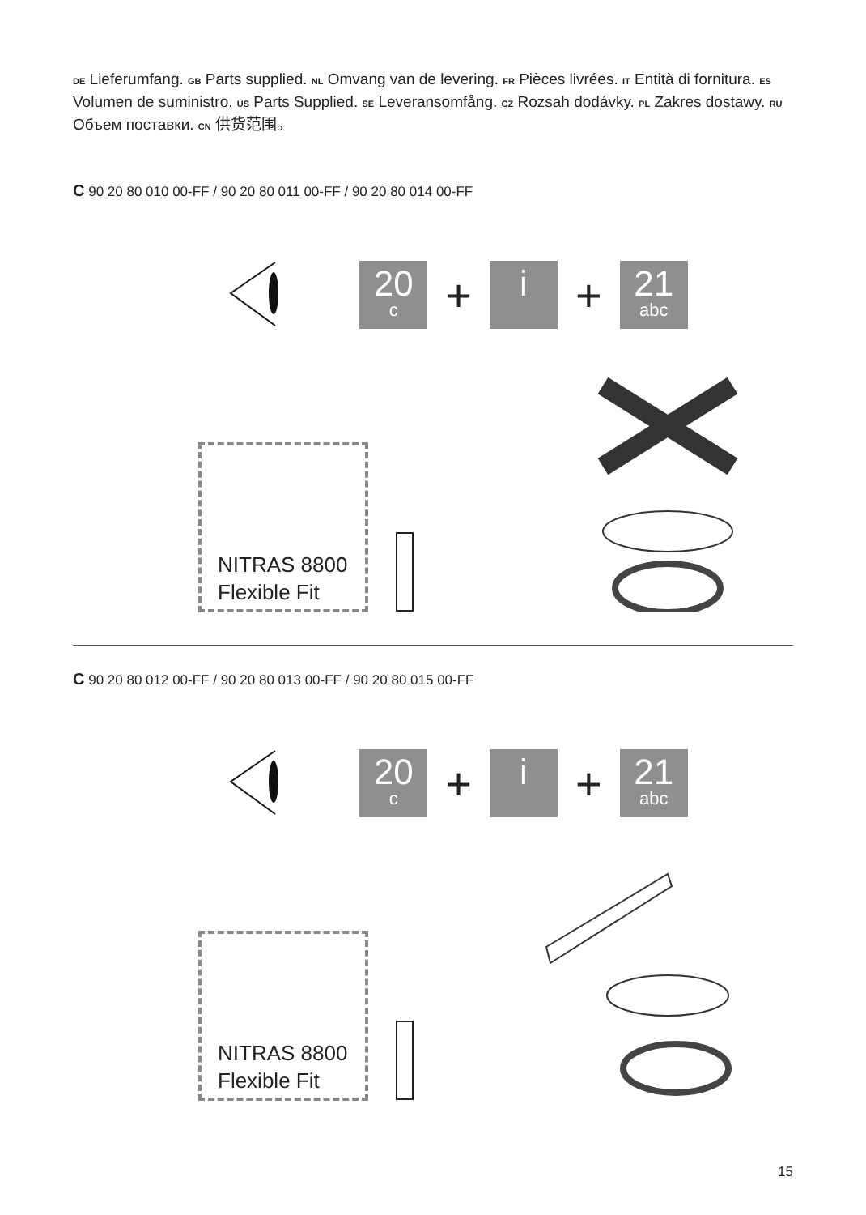DE Lieferumfang. GB Parts supplied. NL Omvang van de levering. FR Pièces livrées. IT Entità di fornitura. ES Volumen de suministro. US Parts Supplied. SE Leveransomfång. CZ Rozsah dodávky. PL Zakres dostawy. RU Объем поставки. CN 供货范围。
C 90 20 80 010 00-FF / 90 20 80 011 00-FF / 90 20 80 014 00-FF
20
c
+
i
+
21
abc
NITRAS 8800
Flexible Fit
C 90 20 80 012 00-FF / 90 20 80 013 00-FF / 90 20 80 015 00-FF
20
c
+
i
+
21
abc
NITRAS 8800
Flexible Fit
15